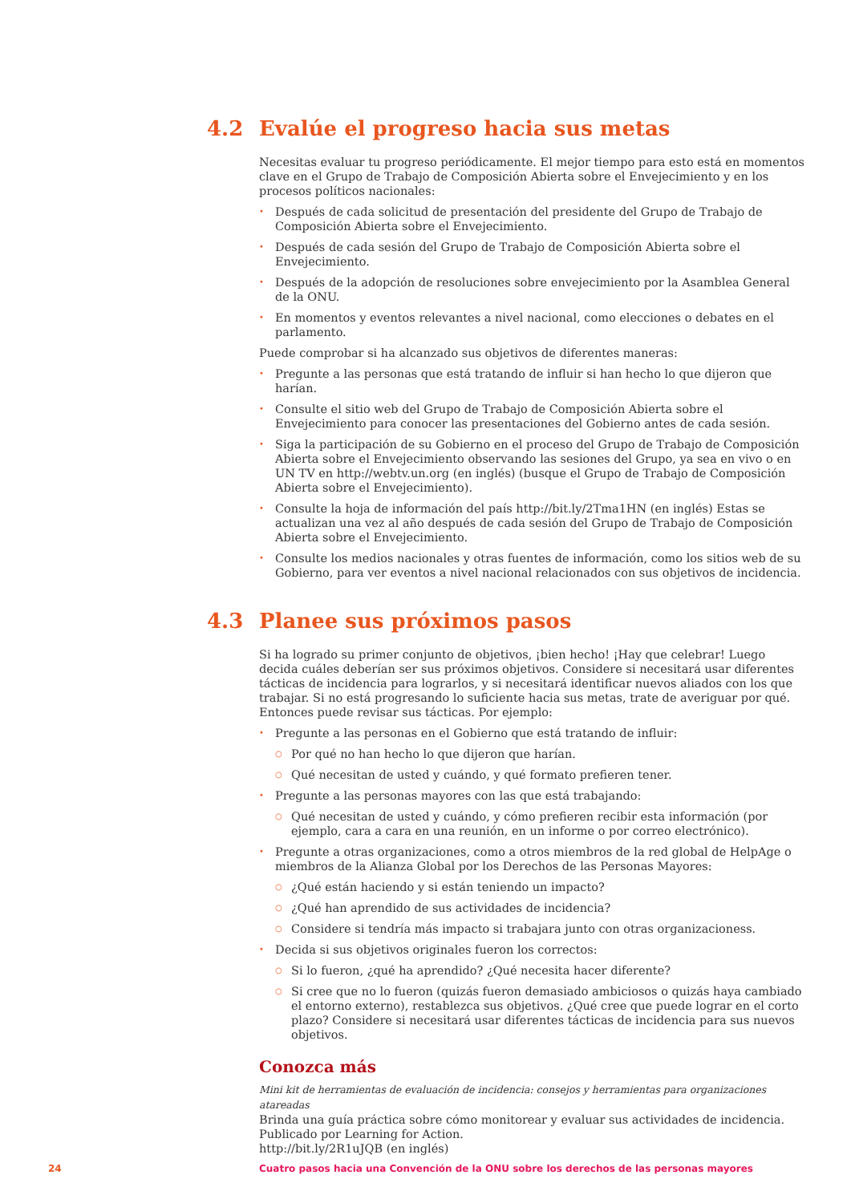4.2 Evalúe el progreso hacia sus metas
Necesitas evaluar tu progreso periódicamente. El mejor tiempo para esto está en momentos clave en el Grupo de Trabajo de Composición Abierta sobre el Envejecimiento y en los procesos políticos nacionales:
• Después de cada solicitud de presentación del presidente del Grupo de Trabajo de Composición Abierta sobre el Envejecimiento.
• Después de cada sesión del Grupo de Trabajo de Composición Abierta sobre el Envejecimiento.
• Después de la adopción de resoluciones sobre envejecimiento por la Asamblea General de la ONU.
• En momentos y eventos relevantes a nivel nacional, como elecciones o debates en el parlamento.
Puede comprobar si ha alcanzado sus objetivos de diferentes maneras:
• Pregunte a las personas que está tratando de influir si han hecho lo que dijeron que harían.
• Consulte el sitio web del Grupo de Trabajo de Composición Abierta sobre el Envejecimiento para conocer las presentaciones del Gobierno antes de cada sesión.
• Siga la participación de su Gobierno en el proceso del Grupo de Trabajo de Composición Abierta sobre el Envejecimiento observando las sesiones del Grupo, ya sea en vivo o en UN TV en http://webtv.un.org (en inglés) (busque el Grupo de Trabajo de Composición Abierta sobre el Envejecimiento).
• Consulte la hoja de información del país http://bit.ly/2Tma1HN (en inglés) Estas se actualizan una vez al año después de cada sesión del Grupo de Trabajo de Composición Abierta sobre el Envejecimiento.
• Consulte los medios nacionales y otras fuentes de información, como los sitios web de su Gobierno, para ver eventos a nivel nacional relacionados con sus objetivos de incidencia.
4.3 Planee sus próximos pasos
Si ha logrado su primer conjunto de objetivos, ¡bien hecho! ¡Hay que celebrar! Luego decida cuáles deberían ser sus próximos objetivos. Considere si necesitará usar diferentes tácticas de incidencia para lograrlos, y si necesitará identificar nuevos aliados con los que trabajar. Si no está progresando lo suficiente hacia sus metas, trate de averiguar por qué. Entonces puede revisar sus tácticas. Por ejemplo:
• Pregunte a las personas en el Gobierno que está tratando de influir:
○ Por qué no han hecho lo que dijeron que harían.
○ Qué necesitan de usted y cuándo, y qué formato prefieren tener.
• Pregunte a las personas mayores con las que está trabajando:
○ Qué necesitan de usted y cuándo, y cómo prefieren recibir esta información (por ejemplo, cara a cara en una reunión, en un informe o por correo electrónico).
• Pregunte a otras organizaciones, como a otros miembros de la red global de HelpAge o miembros de la Alianza Global por los Derechos de las Personas Mayores:
○ ¿Qué están haciendo y si están teniendo un impacto?
○ ¿Qué han aprendido de sus actividades de incidencia?
○ Considere si tendría más impacto si trabajara junto con otras organizacioness.
• Decida si sus objetivos originales fueron los correctos:
○ Si lo fueron, ¿qué ha aprendido? ¿Qué necesita hacer diferente?
○ Si cree que no lo fueron (quizás fueron demasiado ambiciosos o quizás haya cambiado el entorno externo), restablezca sus objetivos. ¿Qué cree que puede lograr en el corto plazo? Considere si necesitará usar diferentes tácticas de incidencia para sus nuevos objetivos.
Conozca más
Mini kit de herramientas de evaluación de incidencia: consejos y herramientas para organizaciones atareadas
Brinda una guía práctica sobre cómo monitorear y evaluar sus actividades de incidencia.
Publicado por Learning for Action.
http://bit.ly/2R1uJQB (en inglés)
24
Cuatro pasos hacia una Convención de la ONU sobre los derechos de las personas mayores